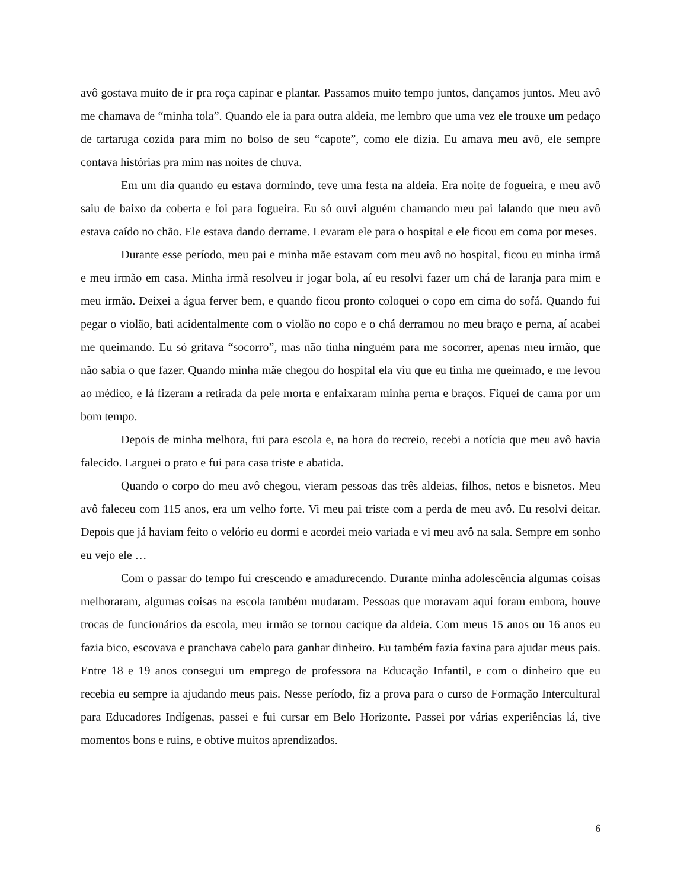avô gostava muito de ir pra roça capinar e plantar. Passamos muito tempo juntos, dançamos juntos. Meu avô me chamava de “minha tola”. Quando ele ia para outra aldeia, me lembro que uma vez ele trouxe um pedaço de tartaruga cozida para mim no bolso de seu “capote”, como ele dizia. Eu amava meu avô, ele sempre contava histórias pra mim nas noites de chuva.
Em um dia quando eu estava dormindo, teve uma festa na aldeia. Era noite de fogueira, e meu avô saiu de baixo da coberta e foi para fogueira. Eu só ouvi alguém chamando meu pai falando que meu avô estava caído no chão. Ele estava dando derrame. Levaram ele para o hospital e ele ficou em coma por meses.
Durante esse período, meu pai e minha mãe estavam com meu avô no hospital, ficou eu minha irmã e meu irmão em casa. Minha irmã resolveu ir jogar bola, aí eu resolvi fazer um chá de laranja para mim e meu irmão. Deixei a água ferver bem, e quando ficou pronto coloquei o copo em cima do sofá. Quando fui pegar o violão, bati acidentalmente com o violão no copo e o chá derramou no meu braço e perna, aí acabei me queimando. Eu só gritava “socorro”, mas não tinha ninguém para me socorrer, apenas meu irmão, que não sabia o que fazer. Quando minha mãe chegou do hospital ela viu que eu tinha me queimado, e me levou ao médico, e lá fizeram a retirada da pele morta e enfaixaram minha perna e braços. Fiquei de cama por um bom tempo.
Depois de minha melhora, fui para escola e, na hora do recreio, recebi a notícia que meu avô havia falecido. Larguei o prato e fui para casa triste e abatida.
Quando o corpo do meu avô chegou, vieram pessoas das três aldeias, filhos, netos e bisnetos. Meu avô faleceu com 115 anos, era um velho forte. Vi meu pai triste com a perda de meu avô. Eu resolvi deitar. Depois que já haviam feito o velório eu dormi e acordei meio variada e vi meu avô na sala. Sempre em sonho eu vejo ele …
Com o passar do tempo fui crescendo e amadurecendo. Durante minha adolescência algumas coisas melhoraram, algumas coisas na escola também mudaram. Pessoas que moravam aqui foram embora, houve trocas de funcionários da escola, meu irmão se tornou cacique da aldeia. Com meus 15 anos ou 16 anos eu fazia bico, escovava e pranchava cabelo para ganhar dinheiro. Eu também fazia faxina para ajudar meus pais. Entre 18 e 19 anos consegui um emprego de professora na Educação Infantil, e com o dinheiro que eu recebia eu sempre ia ajudando meus pais. Nesse período, fiz a prova para o curso de Formação Intercultural para Educadores Indígenas, passei e fui cursar em Belo Horizonte. Passei por várias experiências lá, tive momentos bons e ruins, e obtive muitos aprendizados.
6